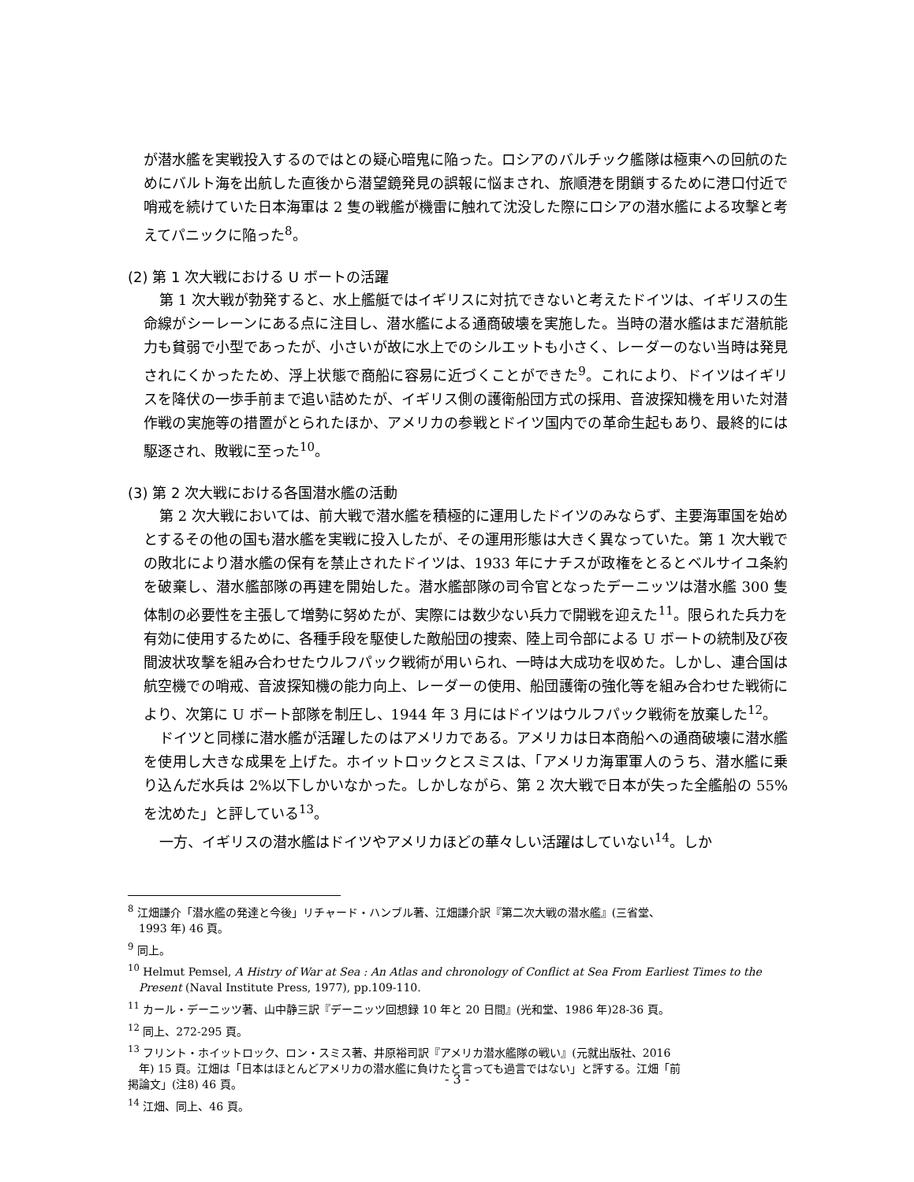が潜水艦を実戦投入するのではとの疑心暗鬼に陥った。ロシアのバルチック艦隊は極東への回航のためにバルト海を出航した直後から潜望鏡発見の誤報に悩まされ、旅順港を閉鎖するために港口付近で哨戒を続けていた日本海軍は 2 隻の戦艦が機雷に触れて沈没した際にロシアの潜水艦による攻撃と考えてパニックに陥った<sup>8</sup>。
(2) 第 1 次大戦における U ボートの活躍
第 1 次大戦が勃発すると、水上艦艇ではイギリスに対抗できないと考えたドイツは、イギリスの生命線がシーレーンにある点に注目し、潜水艦による通商破壊を実施した。当時の潜水艦はまだ潜航能力も貧弱で小型であったが、小さいが故に水上でのシルエットも小さく、レーダーのない当時は発見されにくかったため、浮上状態で商船に容易に近づくことができた<sup>9</sup>。これにより、ドイツはイギリスを降伏の一歩手前まで追い詰めたが、イギリス側の護衛船団方式の採用、音波探知機を用いた対潜作戦の実施等の措置がとられたほか、アメリカの参戦とドイツ国内での革命生起もあり、最終的には駆逐され、敗戦に至った<sup>10</sup>。
(3) 第 2 次大戦における各国潜水艦の活動
第 2 次大戦においては、前大戦で潜水艦を積極的に運用したドイツのみならず、主要海軍国を始めとするその他の国も潜水艦を実戦に投入したが、その運用形態は大きく異なっていた。第 1 次大戦での敗北により潜水艦の保有を禁止されたドイツは、1933 年にナチスが政権をとるとベルサイユ条約を破棄し、潜水艦部隊の再建を開始した。潜水艦部隊の司令官となったデーニッツは潜水艦 300 隻体制の必要性を主張して増勢に努めたが、実際には数少ない兵力で開戦を迎えた<sup>11</sup>。限られた兵力を有効に使用するために、各種手段を駆使した敵船団の捜索、陸上司令部による U ボートの統制及び夜間波状攻撃を組み合わせたウルフパック戦術が用いられ、一時は大成功を収めた。しかし、連合国は航空機での哨戒、音波探知機の能力向上、レーダーの使用、船団護衛の強化等を組み合わせた戦術により、次第に U ボート部隊を制圧し、1944 年 3 月にはドイツはウルフパック戦術を放棄した<sup>12</sup>。
ドイツと同様に潜水艦が活躍したのはアメリカである。アメリカは日本商船への通商破壊に潜水艦を使用し大きな成果を上げた。ホイットロックとスミスは、「アメリカ海軍軍人のうち、潜水艦に乗り込んだ水兵は 2%以下しかいなかった。しかしながら、第 2 次大戦で日本が失った全艦船の 55%を沈めた」と評している<sup>13</sup>。
一方、イギリスの潜水艦はドイツやアメリカほどの華々しい活躍はしていない<sup>14</sup>。しか
<sup>8</sup> 江畑謙介「潜水艦の発達と今後」リチャード・ハンブル著、江畑謙介訳『第二次大戦の潜水艦』(三省堂、
1993 年) 46 頁。
<sup>9</sup> 同上。
<sup>10</sup> Helmut Pemsel, A Histry of War at Sea : An Atlas and chronology of Conflict at Sea From Earliest Times to the
Present (Naval Institute Press, 1977), pp.109-110.
<sup>11</sup> カール・デーニッツ著、山中静三訳『デーニッツ回想録 10 年と 20 日間』(光和堂、1986 年)28-36 頁。
<sup>12</sup> 同上、272-295 頁。
<sup>13</sup> フリント・ホイットロック、ロン・スミス著、井原裕司訳『アメリカ潜水艦隊の戦い』(元就出版社、2016
年) 15 頁。江畑は「日本はほとんどアメリカの潜水艦に負けたと言っても過言ではない」と評する。江畑「前
掲論文」(注8) 46 頁。
<sup>14</sup> 江畑、同上、46 頁。
- 3 -